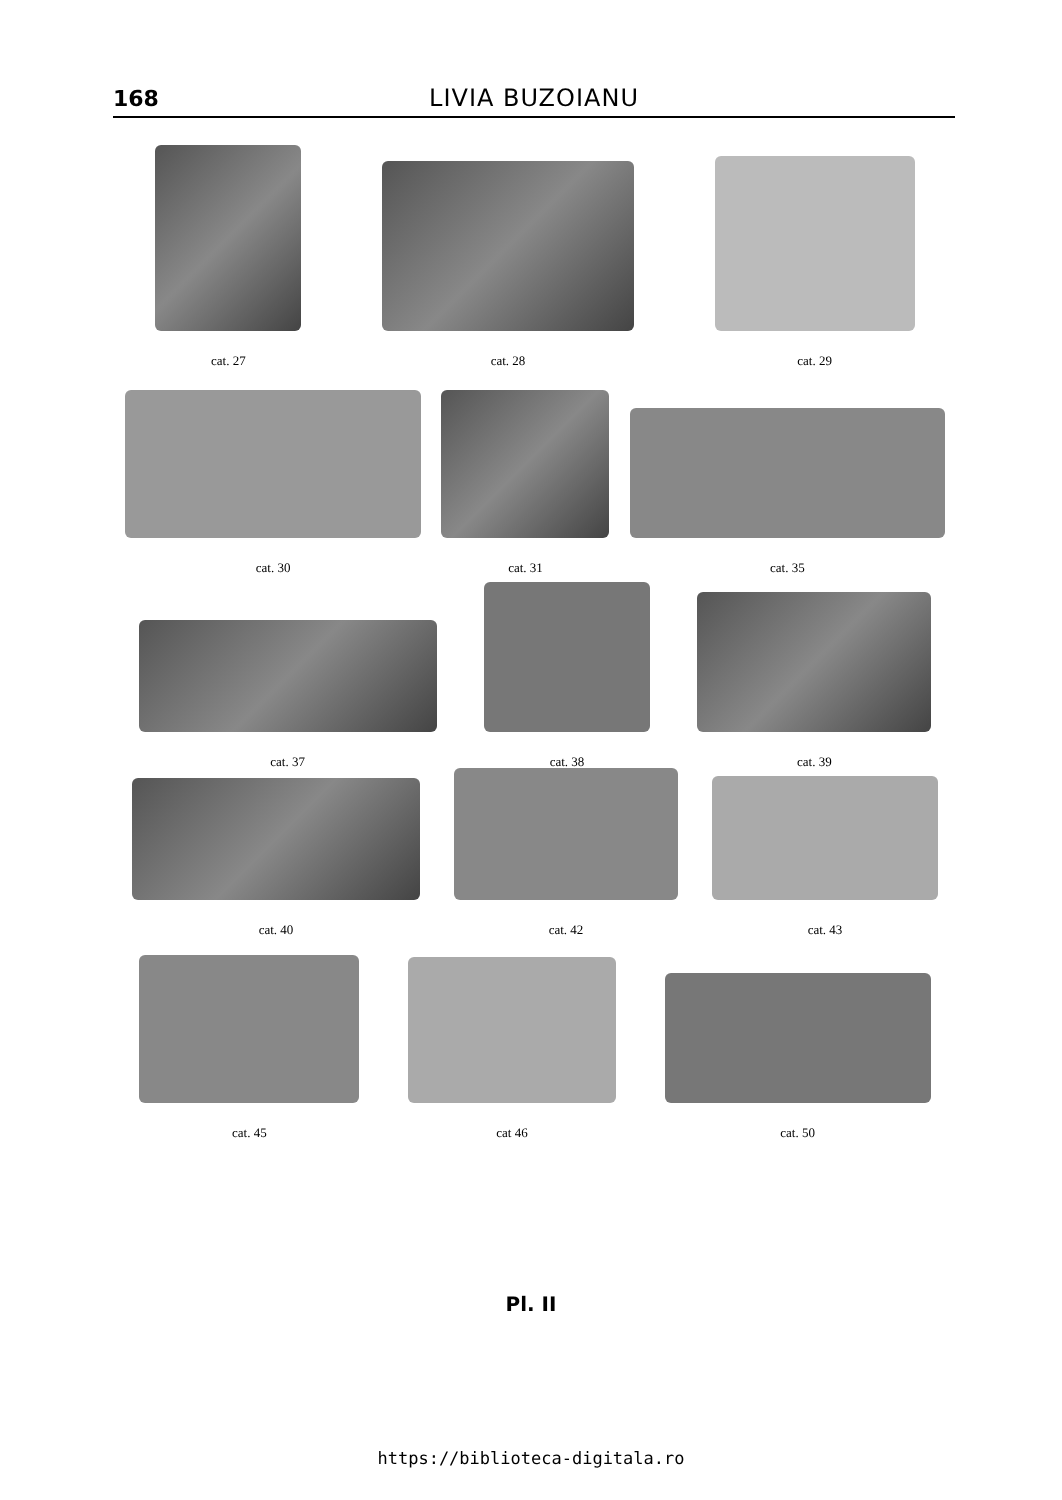168
LIVIA BUZOIANU
cat. 27
cat. 28
cat. 29
cat. 30
cat. 31
cat. 35
cat. 37
cat. 38
cat. 39
cat. 40
cat. 42
cat. 43
cat. 45
cat 46
cat. 50
Pl. II
https://biblioteca-digitala.ro